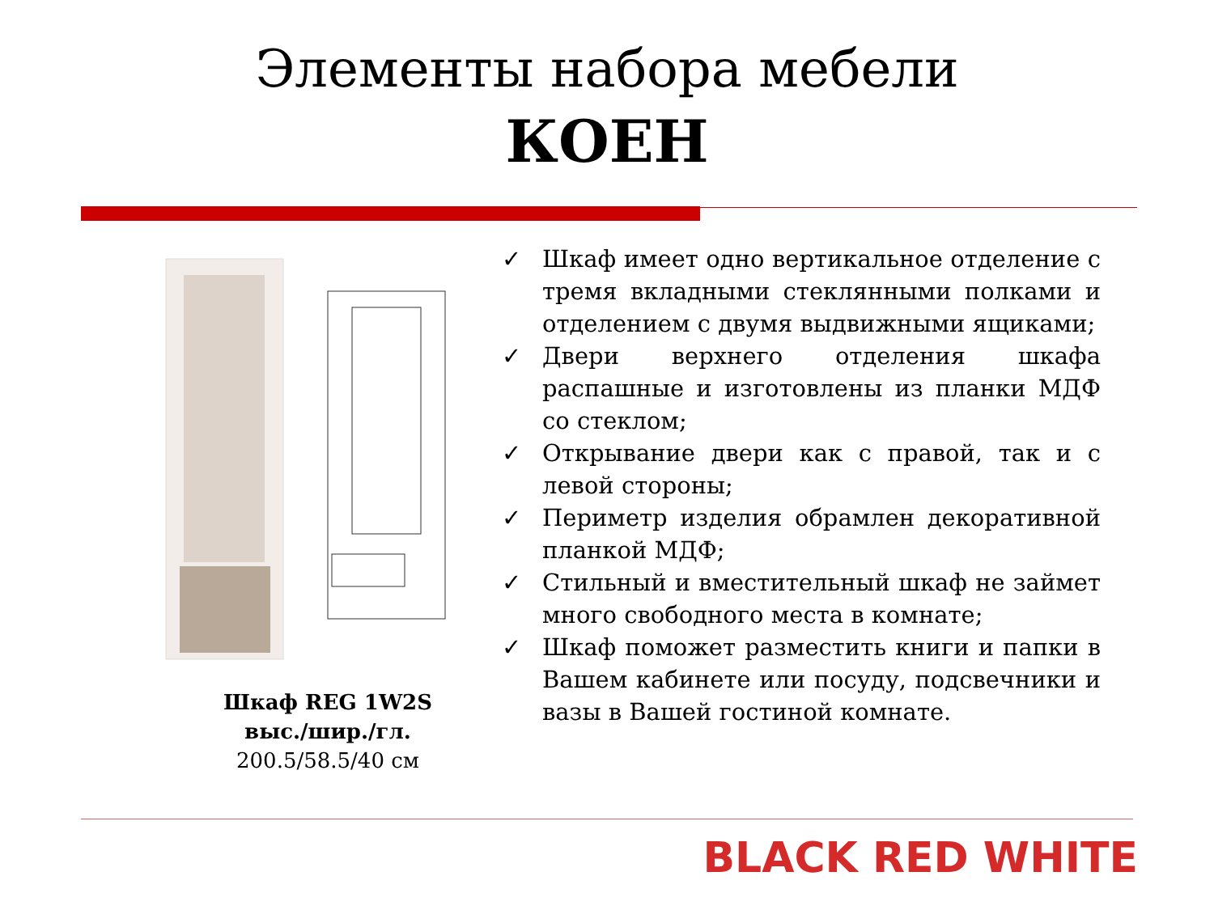Элементы набора мебели
КОЕН
Шкаф REG 1W2S
выс./шир./гл.
200.5/58.5/40 см
✓ Шкаф имеет одно вертикальное отделение с тремя вкладными стеклянными полками и отделением с двумя выдвижными ящиками;
✓ Двери верхнего отделения шкафа распашные и изготовлены из планки МДФ со стеклом;
✓ Открывание двери как с правой, так и с левой стороны;
✓ Периметр изделия обрамлен декоративной планкой МДФ;
✓ Стильный и вместительный шкаф не займет много свободного места в комнате;
✓ Шкаф поможет разместить книги и папки в Вашем кабинете или посуду, подсвечники и вазы в Вашей гостиной комнате.
BLACK RED WHITE